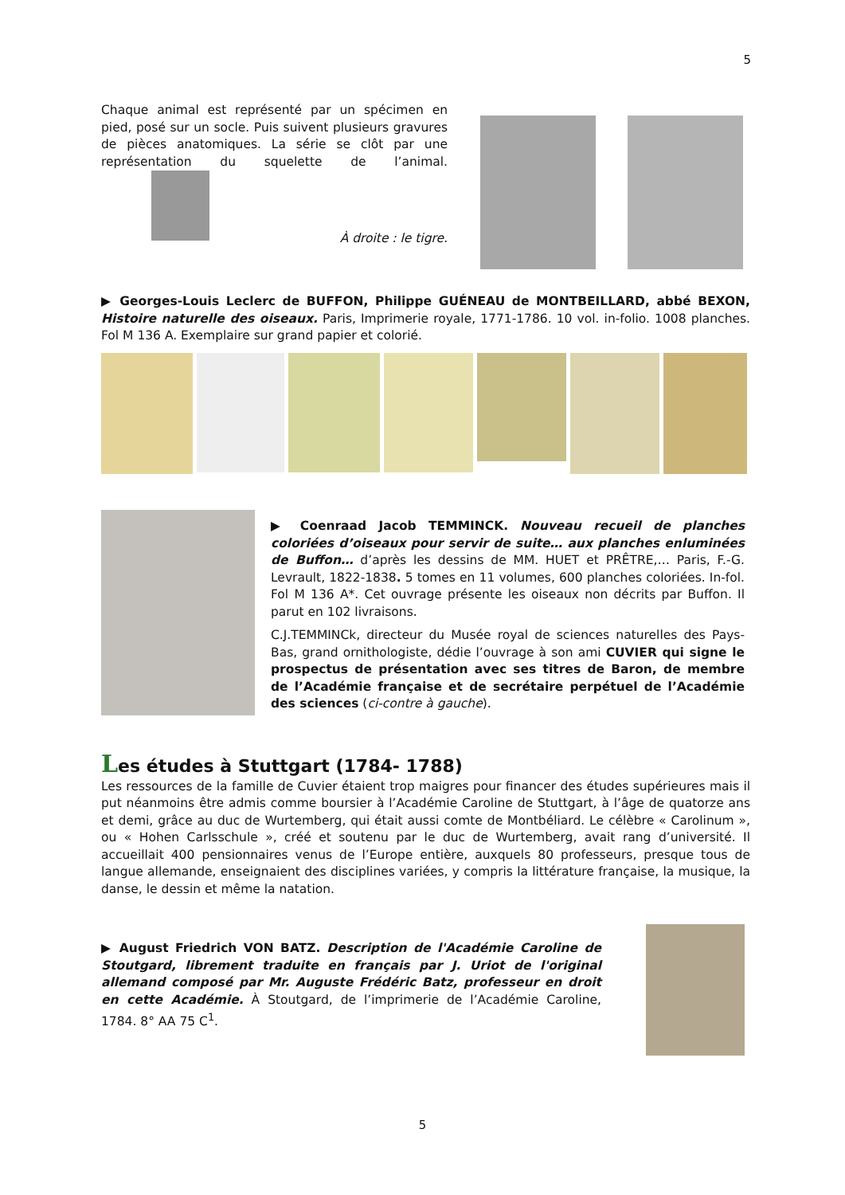5
Chaque animal est représenté par un spécimen en pied, posé sur un socle. Puis suivent plusieurs gravures de pièces anatomiques. La série se clôt par une représentation du squelette de l’animal.
À droite : le tigre.
▶ Georges-Louis Leclerc de BUFFON, Philippe GUÉNEAU de MONTBEILLARD, abbé BEXON, Histoire naturelle des oiseaux. Paris, Imprimerie royale, 1771-1786. 10 vol. in-folio. 1008 planches. Fol M 136 A. Exemplaire sur grand papier et colorié.
▶ Coenraad Jacob TEMMINCK. Nouveau recueil de planches coloriées d’oiseaux pour servir de suite… aux planches enluminées de Buffon… d’après les dessins de MM. HUET et PRÊTRE,… Paris, F.-G. Levrault, 1822-1838. 5 tomes en 11 volumes, 600 planches coloriées. In-fol. Fol M 136 A*. Cet ouvrage présente les oiseaux non décrits par Buffon. Il parut en 102 livraisons.
C.J.TEMMINCk, directeur du Musée royal de sciences naturelles des Pays-Bas, grand ornithologiste, dédie l’ouvrage à son ami CUVIER qui signe le prospectus de présentation avec ses titres de Baron, de membre de l’Académie française et de secrétaire perpétuel de l’Académie des sciences (ci-contre à gauche).
Les études à Stuttgart (1784- 1788)
Les ressources de la famille de Cuvier étaient trop maigres pour financer des études supérieures mais il put néanmoins être admis comme boursier à l’Académie Caroline de Stuttgart, à l’âge de quatorze ans et demi, grâce au duc de Wurtemberg, qui était aussi comte de Montbéliard. Le célèbre « Carolinum », ou « Hohen Carlsschule », créé et soutenu par le duc de Wurtemberg, avait rang d’université. Il accueillait 400 pensionnaires venus de l’Europe entière, auxquels 80 professeurs, presque tous de langue allemande, enseignaient des disciplines variées, y compris la littérature française, la musique, la danse, le dessin et même la natation.
▶ August Friedrich VON BATZ. Description de l'Académie Caroline de Stoutgard, librement traduite en français par J. Uriot de l'original allemand composé par Mr. Auguste Frédéric Batz, professeur en droit en cette Académie. À Stoutgard, de l’imprimerie de l’Académie Caroline, 1784. 8° AA 75 C<sup>1</sup>.
5